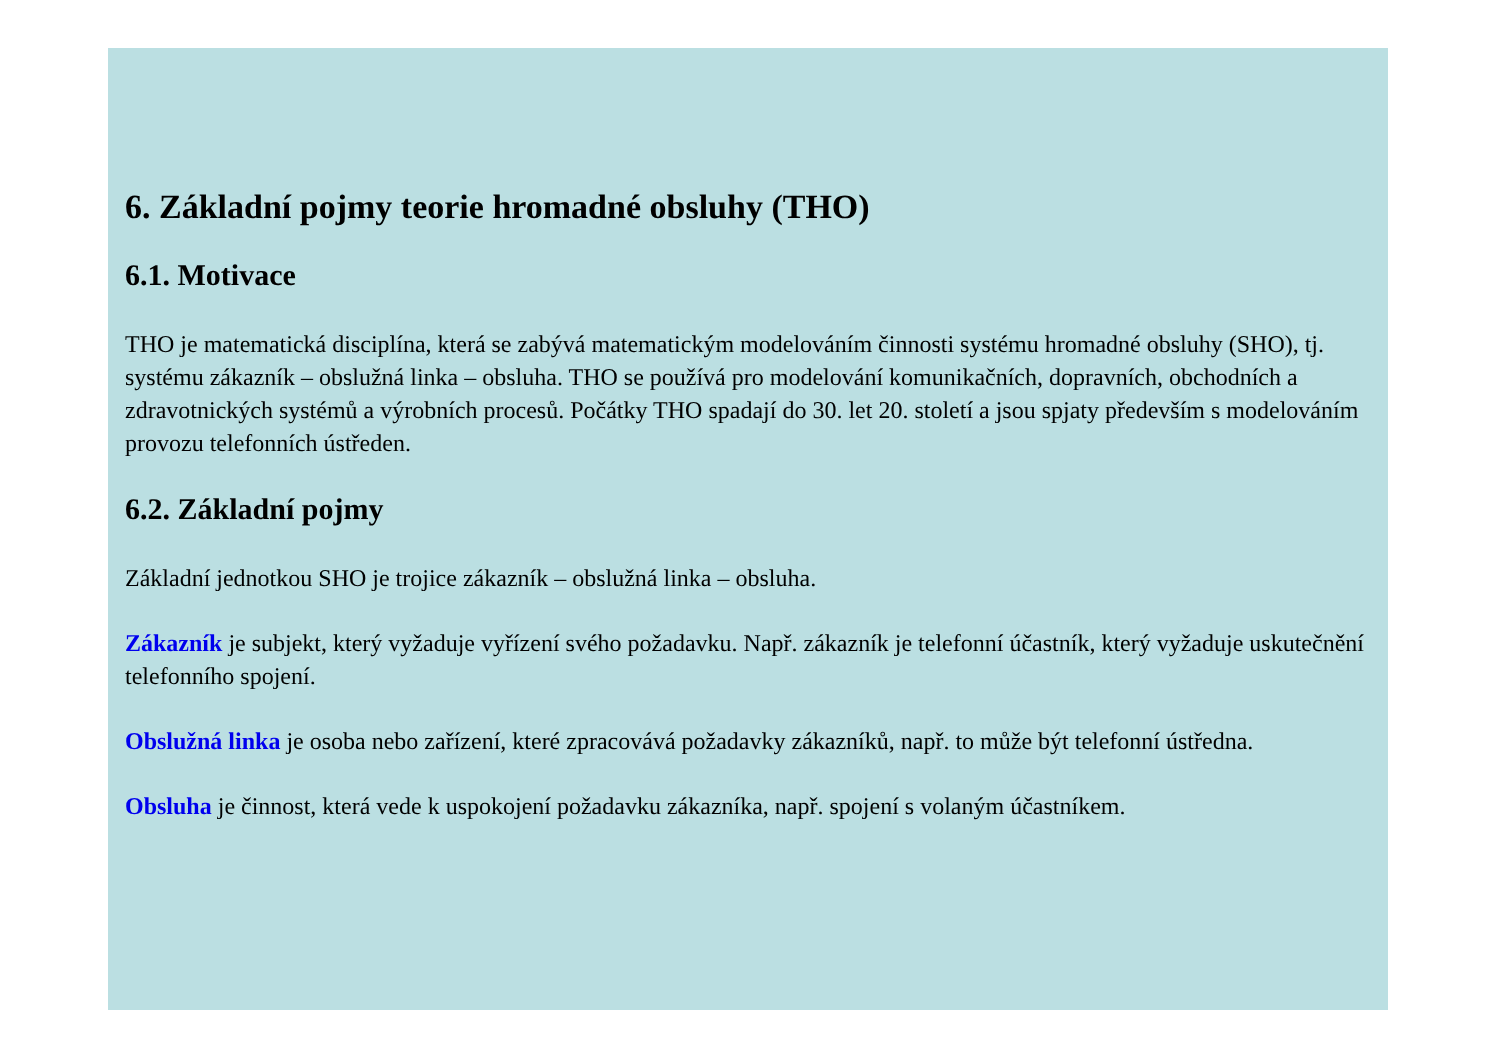6. Základní pojmy teorie hromadné obsluhy (THO)
6.1. Motivace
THO je matematická disciplína, která se zabývá matematickým modelováním činnosti systému hromadné obsluhy (SHO), tj. systému zákazník – obslužná linka – obsluha. THO se používá pro modelování komunikačních, dopravních, obchodních a zdravotnických systémů a výrobních procesů. Počátky THO spadají do 30. let 20. století a jsou spjaty především s modelováním provozu telefonních ústředen.
6.2. Základní pojmy
Základní jednotkou SHO je trojice zákazník – obslužná linka – obsluha.
Zákazník je subjekt, který vyžaduje vyřízení svého požadavku. Např. zákazník je telefonní účastník, který vyžaduje uskutečnění telefonního spojení.
Obslužná linka je osoba nebo zařízení, které zpracovává požadavky zákazníků, např. to může být telefonní ústředna.
Obsluha je činnost, která vede k uspokojení požadavku zákazníka, např. spojení s volaným účastníkem.